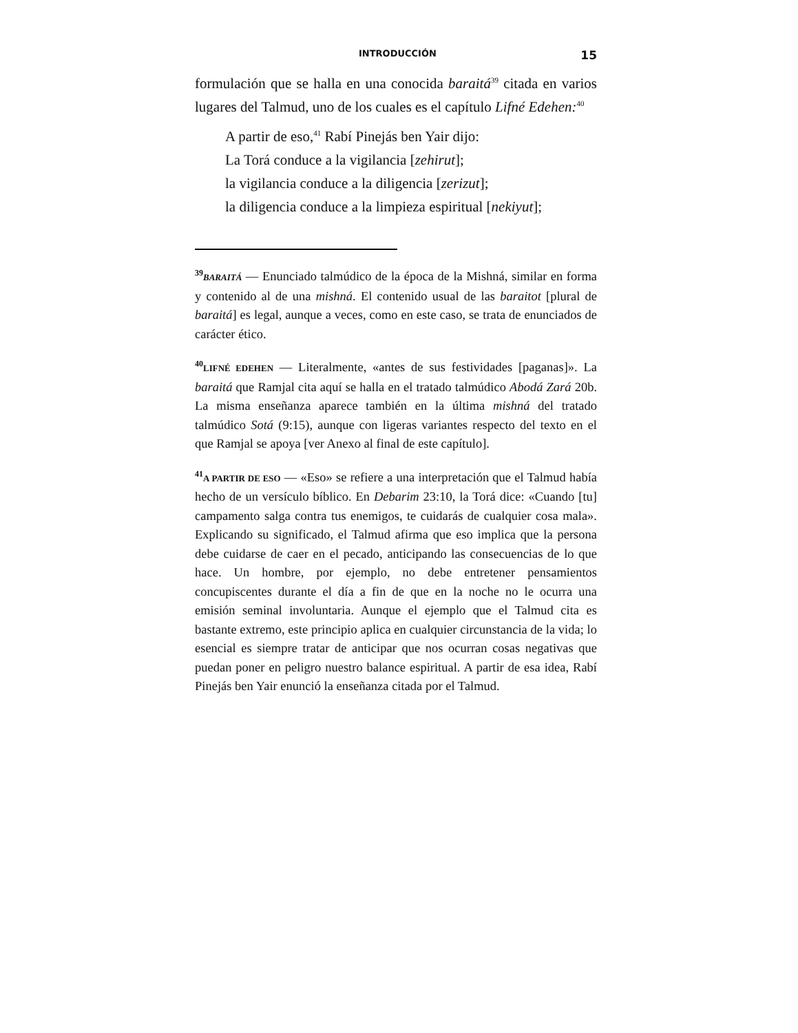INTRODUCCIÓN 15
formulación que se halla en una conocida baraitá<sup>39</sup> citada en varios lugares del Talmud, uno de los cuales es el capítulo Lifné Edehen:<sup>40</sup>
A partir de eso,<sup>41</sup> Rabí Pinejás ben Yair dijo:
La Torá conduce a la vigilancia [zehirut];
la vigilancia conduce a la diligencia [zerizut];
la diligencia conduce a la limpieza espiritual [nekiyut];
<sup>39</sup>BARAITÁ — Enunciado talmúdico de la época de la Mishná, similar en forma y contenido al de una mishná. El contenido usual de las baraitot [plural de baraitá] es legal, aunque a veces, como en este caso, se trata de enunciados de carácter ético.
<sup>40</sup> LIFNÉ EDEHEN — Literalmente, «antes de sus festividades [paganas]». La baraitá que Ramjal cita aquí se halla en el tratado talmúdico Abodá Zará 20b. La misma enseñanza aparece también en la última mishná del tratado talmúdico Sotá (9:15), aunque con ligeras variantes respecto del texto en el que Ramjal se apoya [ver Anexo al final de este capítulo].
<sup>41</sup> A PARTIR DE ESO — «Eso» se refiere a una interpretación que el Talmud había hecho de un versículo bíblico. En Debarim 23:10, la Torá dice: «Cuando [tu] campamento salga contra tus enemigos, te cuidarás de cualquier cosa mala». Explicando su significado, el Talmud afirma que eso implica que la persona debe cuidarse de caer en el pecado, anticipando las consecuencias de lo que hace. Un hombre, por ejemplo, no debe entretener pensamientos concupiscentes durante el día a fin de que en la noche no le ocurra una emisión seminal involuntaria. Aunque el ejemplo que el Talmud cita es bastante extremo, este principio aplica en cualquier circunstancia de la vida; lo esencial es siempre tratar de anticipar que nos ocurran cosas negativas que puedan poner en peligro nuestro balance espiritual. A partir de esa idea, Rabí Pinejás ben Yair enunció la enseñanza citada por el Talmud.